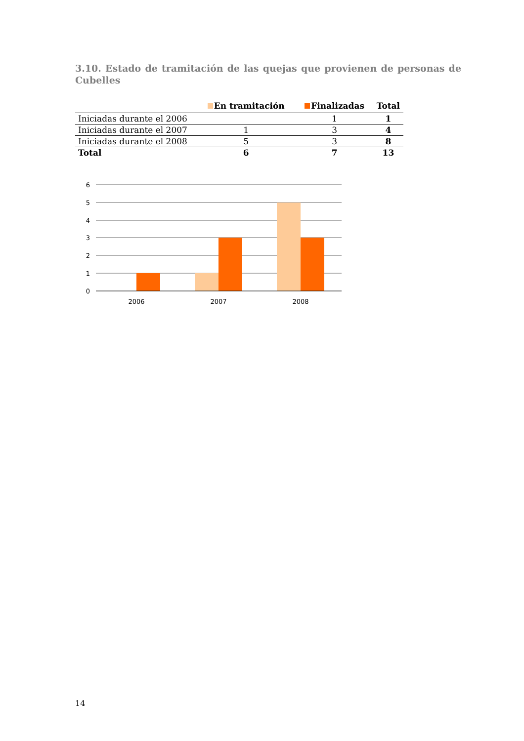3.10. Estado de tramitación de las quejas que provienen de personas de Cubelles
| | En tramitación | Finalizadas | Total |
| --- | --- | --- | --- |
| Iniciadas durante el 2006 | | 1 | 1 |
| Iniciadas durante el 2007 | 1 | 3 | 4 |
| Iniciadas durante el 2008 | 5 | 3 | 8 |
| Total | 6 | 7 | 13 |
6
5
4
3
2
1
0
2006
2007
2008
14